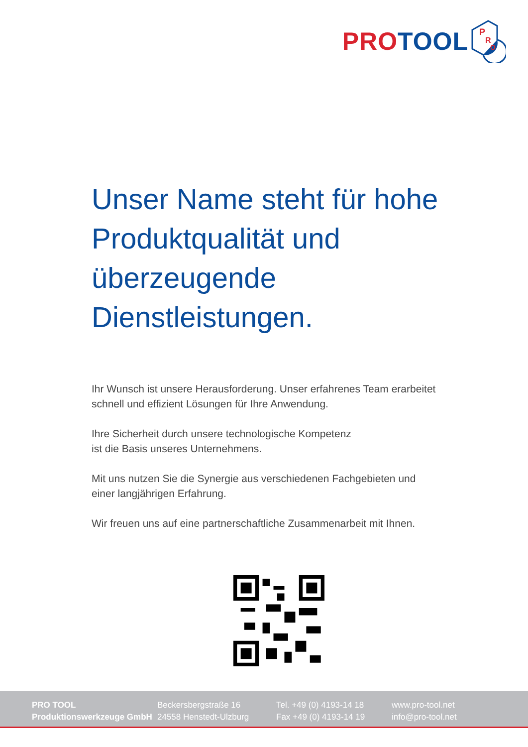PRO TOOL
P
R
O
Unser Name steht für hohe Produktqualität und überzeugende Dienstleistungen.
Ihr Wunsch ist unsere Herausforderung. Unser erfahrenes Team erarbeitet schnell und effizient Lösungen für Ihre Anwendung.
Ihre Sicherheit durch unsere technologische Kompetenz
ist die Basis unseres Unternehmens.
Mit uns nutzen Sie die Synergie aus verschiedenen Fachgebieten und einer langjährigen Erfahrung.
Wir freuen uns auf eine partnerschaftliche Zusammenarbeit mit Ihnen.
PRO TOOL
Produktionswerkzeuge GmbH
Beckersbergstraße 16
24558 Henstedt-Ulzburg
Tel. +49 (0) 4193-14 18
Fax +49 (0) 4193-14 19
www.pro-tool.net
info@pro-tool.net